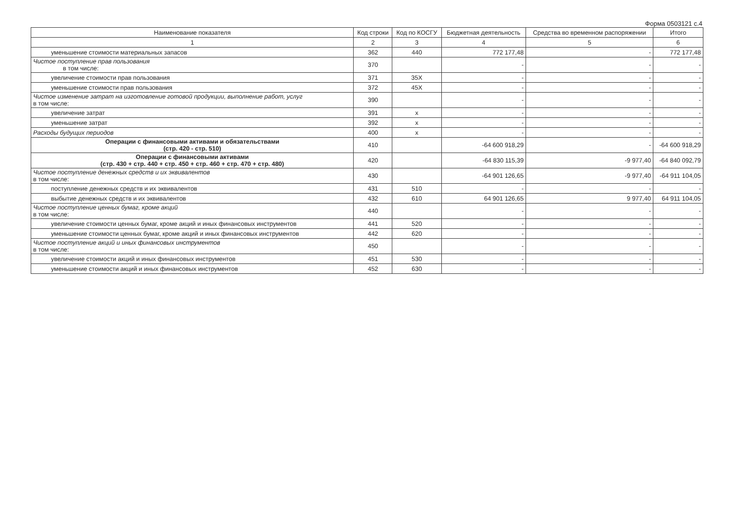Форма 0503121 с.4
| Наименование показателя | Код строки | Код по КОСГУ | Бюджетная деятельность | Средства во временном распоряжении | Итого |
| --- | --- | --- | --- | --- | --- |
| 1 | 2 | 3 | 4 | 5 | 6 |
| уменьшение стоимости материальных запасов | 362 | 440 | 772 177,48 | - | 772 177,48 |
| Чистое поступление прав пользования в том числе: | 370 | | - | - | - |
| увеличение стоимости прав пользования | 371 | 35X | - | - | - |
| уменьшение стоимости прав пользования | 372 | 45X | - | - | - |
| Чистое изменение затрат на изготовление готовой продукции, выполнение работ, услуг в том числе: | 390 | | - | - | - |
| увеличение затрат | 391 | x | - | - | - |
| уменьшение затрат | 392 | x | - | - | - |
| Расходы будущих периодов | 400 | x | - | - | - |
| Операции с финансовыми активами и обязательствами (стр. 420 - стр. 510) | 410 | | -64 600 918,29 | - | -64 600 918,29 |
| Операции с финансовыми активами (стр. 430 + стр. 440 + стр. 450 + стр. 460 + стр. 470 + стр. 480) | 420 | | -64 830 115,39 | -9 977,40 | -64 840 092,79 |
| Чистое поступление денежных средств и их эквивалентов в том числе: | 430 | | -64 901 126,65 | -9 977,40 | -64 911 104,05 |
| поступление денежных средств и их эквивалентов | 431 | 510 | - | - | - |
| выбытие денежных средств и их эквивалентов | 432 | 610 | 64 901 126,65 | 9 977,40 | 64 911 104,05 |
| Чистое поступление ценных бумаг, кроме акций в том числе: | 440 | | - | - | - |
| увеличение стоимости ценных бумаг, кроме акций и иных финансовых инструментов | 441 | 520 | - | - | - |
| уменьшение стоимости ценных бумаг, кроме акций и иных финансовых инструментов | 442 | 620 | - | - | - |
| Чистое поступление акций и иных финансовых инструментов в том числе: | 450 | | - | - | - |
| увеличение стоимости акций и иных финансовых инструментов | 451 | 530 | - | - | - |
| уменьшение стоимости акций и иных финансовых инструментов | 452 | 630 | - | - | - |